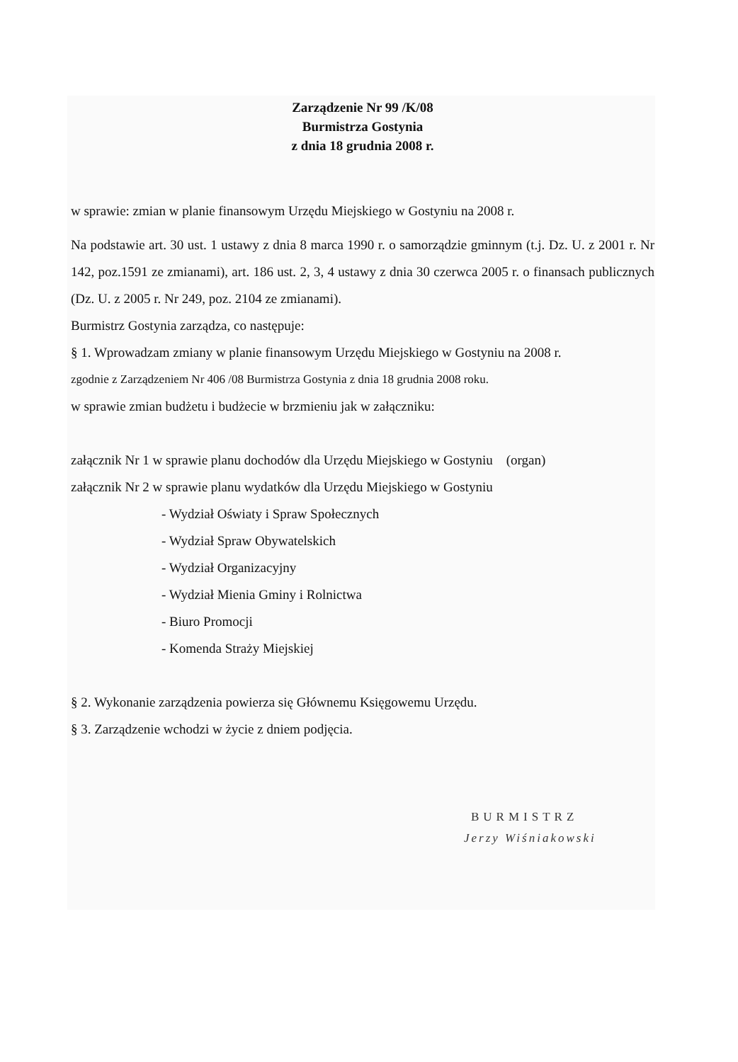Zarządzenie Nr 99 /K/08
Burmistrza Gostynia
z dnia 18 grudnia 2008 r.
w sprawie: zmian w planie finansowym Urzędu Miejskiego w Gostyniu na 2008 r.
Na podstawie art. 30 ust. 1 ustawy z dnia 8 marca 1990 r. o samorządzie gminnym (t.j. Dz. U. z 2001 r. Nr 142, poz.1591 ze zmianami), art. 186 ust. 2, 3, 4 ustawy z dnia 30 czerwca 2005 r. o finansach publicznych (Dz. U. z 2005 r. Nr 249, poz. 2104 ze zmianami).
Burmistrz Gostynia zarządza, co następuje:
§ 1. Wprowadzam zmiany w planie finansowym Urzędu Miejskiego w Gostyniu na 2008 r.
zgodnie z Zarządzeniem Nr 406 /08 Burmistrza Gostynia z dnia 18 grudnia 2008 roku.
w sprawie zmian budżetu i budżecie w brzmieniu jak w załączniku:
załącznik Nr 1 w sprawie planu dochodów dla Urzędu Miejskiego w Gostyniu (organ)
załącznik Nr 2 w sprawie planu wydatków dla Urzędu Miejskiego w Gostyniu
- Wydział Oświaty i Spraw Społecznych
- Wydział Spraw Obywatelskich
- Wydział Organizacyjny
- Wydział Mienia Gminy i Rolnictwa
- Biuro Promocji
- Komenda Straży Miejskiej
§ 2. Wykonanie zarządzenia powierza się Głównemu Księgowemu Urzędu.
§ 3. Zarządzenie wchodzi w życie z dniem podjęcia.
BURMISTRZ
Jerzy Wiśniakowski